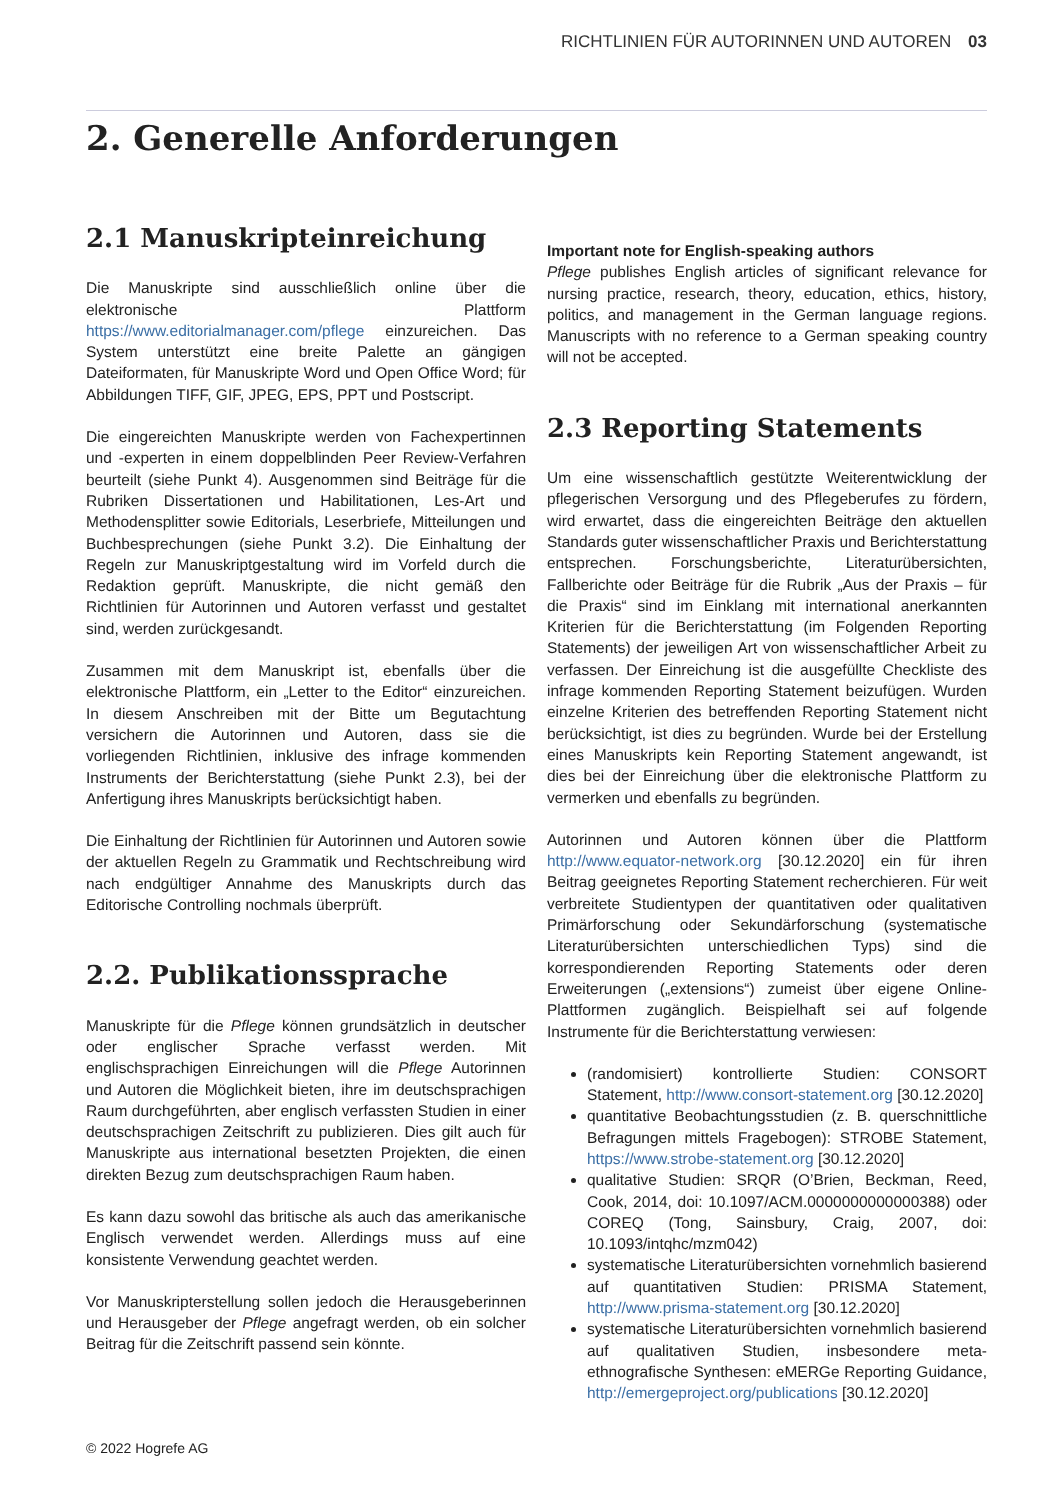RICHTLINIEN FÜR AUTORINNEN UND AUTOREN 03
2. Generelle Anforderungen
2.1 Manuskripteinreichung
Die Manuskripte sind ausschließlich online über die elektronische Plattform https://www.editorialmanager.com/pflege einzureichen. Das System unterstützt eine breite Palette an gängigen Dateiformaten, für Manuskripte Word und Open Office Word; für Abbildungen TIFF, GIF, JPEG, EPS, PPT und Postscript.
Die eingereichten Manuskripte werden von Fachexpertinnen und -experten in einem doppelblinden Peer Review-Verfahren beurteilt (siehe Punkt 4). Ausgenommen sind Beiträge für die Rubriken Dissertationen und Habilitationen, Les-Art und Methodensplitter sowie Editorials, Leserbriefe, Mitteilungen und Buchbesprechungen (siehe Punkt 3.2). Die Einhaltung der Regeln zur Manuskriptgestaltung wird im Vorfeld durch die Redaktion geprüft. Manuskripte, die nicht gemäß den Richtlinien für Autorinnen und Autoren verfasst und gestaltet sind, werden zurückgesandt.
Zusammen mit dem Manuskript ist, ebenfalls über die elektronische Plattform, ein „Letter to the Editor“ einzureichen. In diesem Anschreiben mit der Bitte um Begutachtung versichern die Autorinnen und Autoren, dass sie die vorliegenden Richtlinien, inklusive des infrage kommenden Instruments der Berichterstattung (siehe Punkt 2.3), bei der Anfertigung ihres Manuskripts berücksichtigt haben.
Die Einhaltung der Richtlinien für Autorinnen und Autoren sowie der aktuellen Regeln zu Grammatik und Rechtschreibung wird nach endgültiger Annahme des Manuskripts durch das Editorische Controlling nochmals überprüft.
2.2. Publikationssprache
Manuskripte für die Pflege können grundsätzlich in deutscher oder englischer Sprache verfasst werden. Mit englischsprachigen Einreichungen will die Pflege Autorinnen und Autoren die Möglichkeit bieten, ihre im deutschsprachigen Raum durchgeführten, aber englisch verfassten Studien in einer deutschsprachigen Zeitschrift zu publizieren. Dies gilt auch für Manuskripte aus international besetzten Projekten, die einen direkten Bezug zum deutschsprachigen Raum haben.
Es kann dazu sowohl das britische als auch das amerikanische Englisch verwendet werden. Allerdings muss auf eine konsistente Verwendung geachtet werden.
Vor Manuskripterstellung sollen jedoch die Herausgeberinnen und Herausgeber der Pflege angefragt werden, ob ein solcher Beitrag für die Zeitschrift passend sein könnte.
Important note for English-speaking authors
Pflege publishes English articles of significant relevance for nursing practice, research, theory, education, ethics, history, politics, and management in the German language regions. Manuscripts with no reference to a German speaking country will not be accepted.
2.3 Reporting Statements
Um eine wissenschaftlich gestützte Weiterentwicklung der pflegerischen Versorgung und des Pflegeberufes zu fördern, wird erwartet, dass die eingereichten Beiträge den aktuellen Standards guter wissenschaftlicher Praxis und Berichterstattung entsprechen. Forschungsberichte, Literaturübersichten, Fallberichte oder Beiträge für die Rubrik „Aus der Praxis – für die Praxis“ sind im Einklang mit international anerkannten Kriterien für die Berichterstattung (im Folgenden Reporting Statements) der jeweiligen Art von wissenschaftlicher Arbeit zu verfassen. Der Einreichung ist die ausgefüllte Checkliste des infrage kommenden Reporting Statement beizufügen. Wurden einzelne Kriterien des betreffenden Reporting Statement nicht berücksichtigt, ist dies zu begründen. Wurde bei der Erstellung eines Manuskripts kein Reporting Statement angewandt, ist dies bei der Einreichung über die elektronische Plattform zu vermerken und ebenfalls zu begründen.
Autorinnen und Autoren können über die Plattform http://www.equator-network.org [30.12.2020] ein für ihren Beitrag geeignetes Reporting Statement recherchieren. Für weit verbreitete Studientypen der quantitativen oder qualitativen Primärforschung oder Sekundärforschung (systematische Literaturübersichten unterschiedlichen Typs) sind die korrespondierenden Reporting Statements oder deren Erweiterungen („extensions“) zumeist über eigene Online-Plattformen zugänglich. Beispielhaft sei auf folgende Instrumente für die Berichterstattung verwiesen:
(randomisiert) kontrollierte Studien: CONSORT Statement, http://www.consort-statement.org [30.12.2020]
quantitative Beobachtungsstudien (z. B. querschnittliche Befragungen mittels Fragebogen): STROBE Statement, https://www.strobe-statement.org [30.12.2020]
qualitative Studien: SRQR (O’Brien, Beckman, Reed, Cook, 2014, doi: 10.1097/ACM.0000000000000388) oder COREQ (Tong, Sainsbury, Craig, 2007, doi: 10.1093/intqhc/mzm042)
systematische Literaturübersichten vornehmlich basierend auf quantitativen Studien: PRISMA Statement, http://www.prisma-statement.org [30.12.2020]
systematische Literaturübersichten vornehmlich basierend auf qualitativen Studien, insbesondere meta-ethnografische Synthesen: eMERGe Reporting Guidance, http://emergeproject.org/publications [30.12.2020]
© 2022 Hogrefe AG